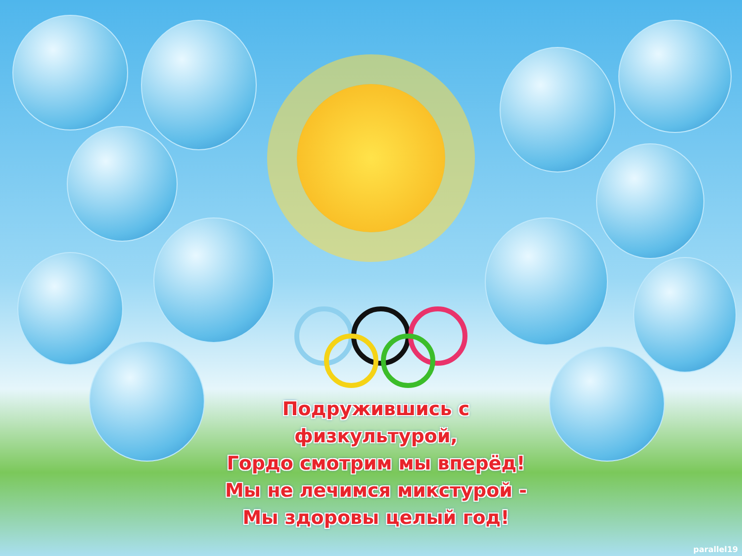Подружившись с физкультурой,
Гордо смотрим мы вперёд!
Мы не лечимся микстурой -
Мы здоровы целый год!
parallel19